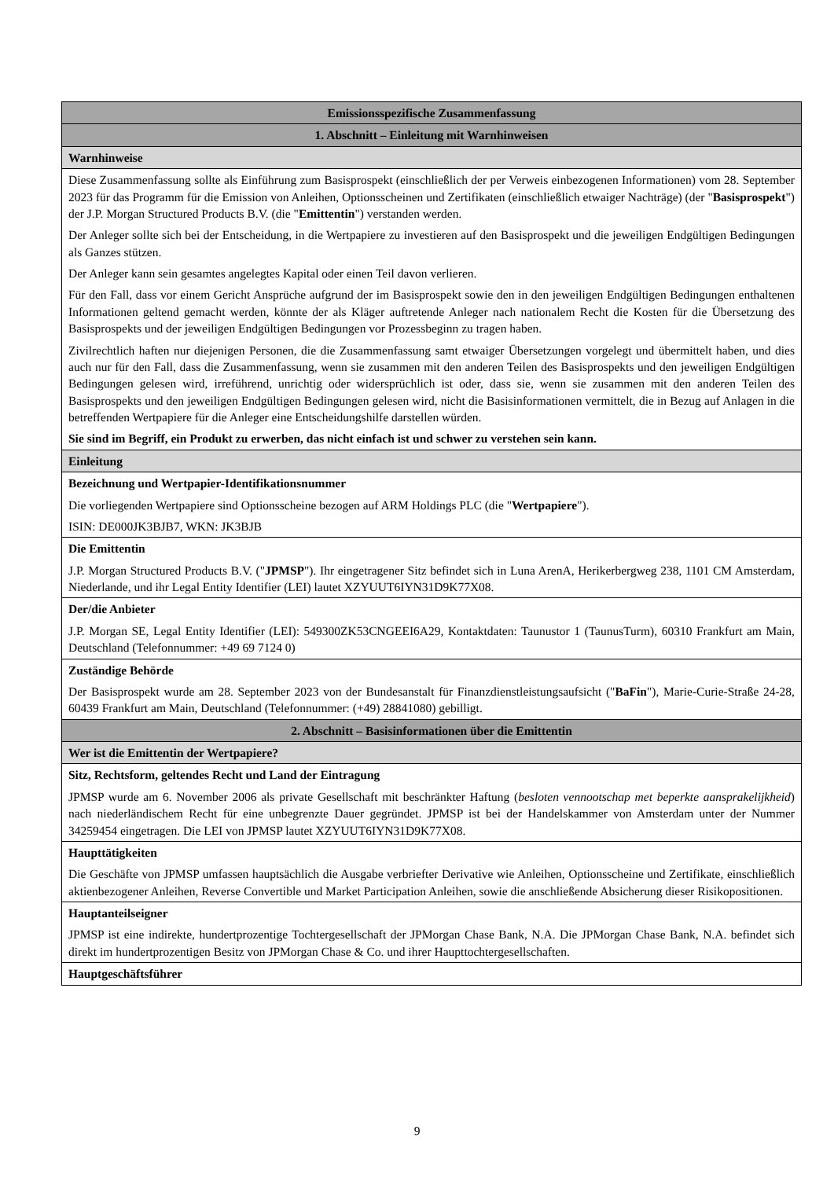| Emissionsspezifische Zusammenfassung |
| --- |
| 1. Abschnitt – Einleitung mit Warnhinweisen |
| Warnhinweise |
| Diese Zusammenfassung sollte als Einführung zum Basisprospekt (einschließlich der per Verweis einbezogenen Informationen) vom 28. September 2023 für das Programm für die Emission von Anleihen, Optionsscheinen und Zertifikaten (einschließlich etwaiger Nachträge) (der " Basisprospekt ") der J.P. Morgan Structured Products B.V. (die " Emittentin ") verstanden werden. Der Anleger sollte sich bei der Entscheidung, in die Wertpapiere zu investieren auf den Basisprospekt und die jeweiligen Endgültigen Bedingungen als Ganzes stützen. Der Anleger kann sein gesamtes angelegtes Kapital oder einen Teil davon verlieren. Für den Fall, dass vor einem Gericht Ansprüche aufgrund der im Basisprospekt sowie den in den jeweiligen Endgültigen Bedingungen enthaltenen Informationen geltend gemacht werden, könnte der als Kläger auftretende Anleger nach nationalem Recht die Kosten für die Übersetzung des Basisprospekts und der jeweiligen Endgültigen Bedingungen vor Prozessbeginn zu tragen haben. Zivilrechtlich haften nur diejenigen Personen, die die Zusammenfassung samt etwaiger Übersetzungen vorgelegt und übermittelt haben, und dies auch nur für den Fall, dass die Zusammenfassung, wenn sie zusammen mit den anderen Teilen des Basisprospekts und den jeweiligen Endgültigen Bedingungen gelesen wird, irreführend, unrichtig oder widersprüchlich ist oder, dass sie, wenn sie zusammen mit den anderen Teilen des Basisprospekts und den jeweiligen Endgültigen Bedingungen gelesen wird, nicht die Basisinformationen vermittelt, die in Bezug auf Anlagen in die betreffenden Wertpapiere für die Anleger eine Entscheidungshilfe darstellen würden. Sie sind im Begriff, ein Produkt zu erwerben, das nicht einfach ist und schwer zu verstehen sein kann. |
| Einleitung |
| Bezeichnung und Wertpapier-Identifikationsnummer Die vorliegenden Wertpapiere sind Optionsscheine bezogen auf ARM Holdings PLC (die " Wertpapiere "). ISIN: DE000JK3BJB7, WKN: JK3BJB |
| Die Emittentin J.P. Morgan Structured Products B.V. (" JPMSP "). Ihr eingetragener Sitz befindet sich in Luna ArenA, Herikerbergweg 238, 1101 CM Amsterdam, Niederlande, und ihr Legal Entity Identifier (LEI) lautet XZYUUT6IYN31D9K77X08. |
| Der/die Anbieter J.P. Morgan SE, Legal Entity Identifier (LEI): 549300ZK53CNGEEI6A29, Kontaktdaten: Taunustor 1 (TaunusTurm), 60310 Frankfurt am Main, Deutschland (Telefonnummer: +49 69 7124 0) |
| Zuständige Behörde Der Basisprospekt wurde am 28. September 2023 von der Bundesanstalt für Finanzdienstleistungsaufsicht (" BaFin "), Marie-Curie-Straße 24-28, 60439 Frankfurt am Main, Deutschland (Telefonnummer: (+49) 28841080) gebilligt. |
| 2. Abschnitt – Basisinformationen über die Emittentin |
| Wer ist die Emittentin der Wertpapiere? |
| Sitz, Rechtsform, geltendes Recht und Land der Eintragung JPMSP wurde am 6. November 2006 als private Gesellschaft mit beschränkter Haftung ( besloten vennootschap met beperkte aansprakelijkheid ) nach niederländischem Recht für eine unbegrenzte Dauer gegründet. JPMSP ist bei der Handelskammer von Amsterdam unter der Nummer 34259454 eingetragen. Die LEI von JPMSP lautet XZYUUT6IYN31D9K77X08. |
| Haupttätigkeiten Die Geschäfte von JPMSP umfassen hauptsächlich die Ausgabe verbriefter Derivative wie Anleihen, Optionsscheine und Zertifikate, einschließlich aktienbezogener Anleihen, Reverse Convertible und Market Participation Anleihen, sowie die anschließende Absicherung dieser Risikopositionen. |
| Hauptanteilseigner JPMSP ist eine indirekte, hundertprozentige Tochtergesellschaft der JPMorgan Chase Bank, N.A. Die JPMorgan Chase Bank, N.A. befindet sich direkt im hundertprozentigen Besitz von JPMorgan Chase & Co. und ihrer Haupttochtergesellschaften. |
| Hauptgeschäftsführer |
9